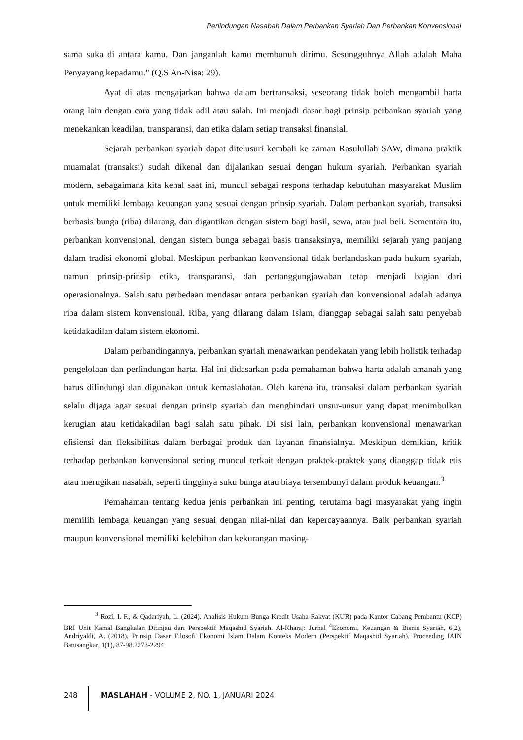Perlindungan Nasabah Dalam Perbankan Syariah Dan Perbankan Konvensional
sama suka di antara kamu. Dan janganlah kamu membunuh dirimu. Sesungguhnya Allah adalah Maha Penyayang kepadamu." (Q.S An-Nisa: 29).
Ayat di atas mengajarkan bahwa dalam bertransaksi, seseorang tidak boleh mengambil harta orang lain dengan cara yang tidak adil atau salah. Ini menjadi dasar bagi prinsip perbankan syariah yang menekankan keadilan, transparansi, dan etika dalam setiap transaksi finansial.
Sejarah perbankan syariah dapat ditelusuri kembali ke zaman Rasulullah SAW, dimana praktik muamalat (transaksi) sudah dikenal dan dijalankan sesuai dengan hukum syariah. Perbankan syariah modern, sebagaimana kita kenal saat ini, muncul sebagai respons terhadap kebutuhan masyarakat Muslim untuk memiliki lembaga keuangan yang sesuai dengan prinsip syariah. Dalam perbankan syariah, transaksi berbasis bunga (riba) dilarang, dan digantikan dengan sistem bagi hasil, sewa, atau jual beli. Sementara itu, perbankan konvensional, dengan sistem bunga sebagai basis transaksinya, memiliki sejarah yang panjang dalam tradisi ekonomi global. Meskipun perbankan konvensional tidak berlandaskan pada hukum syariah, namun prinsip-prinsip etika, transparansi, dan pertanggungjawaban tetap menjadi bagian dari operasionalnya. Salah satu perbedaan mendasar antara perbankan syariah dan konvensional adalah adanya riba dalam sistem konvensional. Riba, yang dilarang dalam Islam, dianggap sebagai salah satu penyebab ketidakadilan dalam sistem ekonomi.
Dalam perbandingannya, perbankan syariah menawarkan pendekatan yang lebih holistik terhadap pengelolaan dan perlindungan harta. Hal ini didasarkan pada pemahaman bahwa harta adalah amanah yang harus dilindungi dan digunakan untuk kemaslahatan. Oleh karena itu, transaksi dalam perbankan syariah selalu dijaga agar sesuai dengan prinsip syariah dan menghindari unsur-unsur yang dapat menimbulkan kerugian atau ketidakadilan bagi salah satu pihak. Di sisi lain, perbankan konvensional menawarkan efisiensi dan fleksibilitas dalam berbagai produk dan layanan finansialnya. Meskipun demikian, kritik terhadap perbankan konvensional sering muncul terkait dengan praktek-praktek yang dianggap tidak etis atau merugikan nasabah, seperti tingginya suku bunga atau biaya tersembunyi dalam produk keuangan.<sup>3</sup>
Pemahaman tentang kedua jenis perbankan ini penting, terutama bagi masyarakat yang ingin memilih lembaga keuangan yang sesuai dengan nilai-nilai dan kepercayaannya. Baik perbankan syariah maupun konvensional memiliki kelebihan dan kekurangan masing-
<sup>3</sup> Rozi, I. F., & Qadariyah, L. (2024). Analisis Hukum Bunga Kredit Usaha Rakyat (KUR) pada Kantor Cabang Pembantu (KCP) BRI Unit Kamal Bangkalan Ditinjau dari Perspektif Maqashid Syariah. Al-Kharaj: Jurnal <sup>4</sup>Ekonomi, Keuangan & Bisnis Syariah, 6(2), Andriyaldi, A. (2018). Prinsip Dasar Filosofi Ekonomi Islam Dalam Konteks Modern (Perspektif Maqashid Syariah). Proceeding IAIN Batusangkar, 1(1), 87-98.2273-2294.
248 MASLAHAH - VOLUME 2, NO. 1, JANUARI 2024